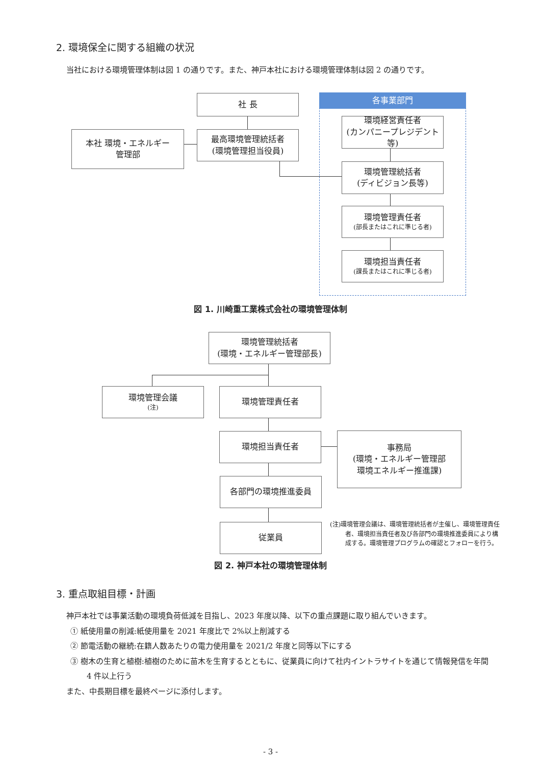2. 環境保全に関する組織の状況
当社における環境管理体制は図 1 の通りです。また、神戸本社における環境管理体制は図 2 の通りです。
各事業部門
社 長
本社 環境・エネルギー
管理部
最高環境管理統括者
(環境管理担当役員)
環境経営責任者
(カンパニープレジデント等)
環境管理統括者
(ディビジョン長等)
環境管理責任者
(部長またはこれに準じる者)
環境担当責任者
(課長またはこれに準じる者)
図 1. 川崎重工業株式会社の環境管理体制
環境管理統括者
(環境・エネルギー管理部長)
環境管理会議<sup>(注)</sup> 環境管理責任者
環境担当責任者
事務局
(環境・エネルギー管理部
環境エネルギー推進課)
各部門の環境推進委員
従業員
(注)環境管理会議は、環境管理統括者が主催し、環境管理責任者、環境担当責任者及び各部門の環境推進委員により構成する。環境管理プログラムの確認とフォローを行う。
図 2. 神戸本社の環境管理体制
3. 重点取組目標・計画
神戸本社では事業活動の環境負荷低減を目指し、2023 年度以降、以下の重点課題に取り組んでいきます。
① 紙使用量の削減:紙使用量を 2021 年度比で 2%以上削減する
② 節電活動の継続:在籍人数あたりの電力使用量を 2021/2 年度と同等以下にする
③ 樹木の生育と植樹:植樹のために苗木を生育するとともに、従業員に向けて社内イントラサイトを通じて情報発信を年間 4 件以上行う
また、中長期目標を最終ページに添付します。
- 3 -